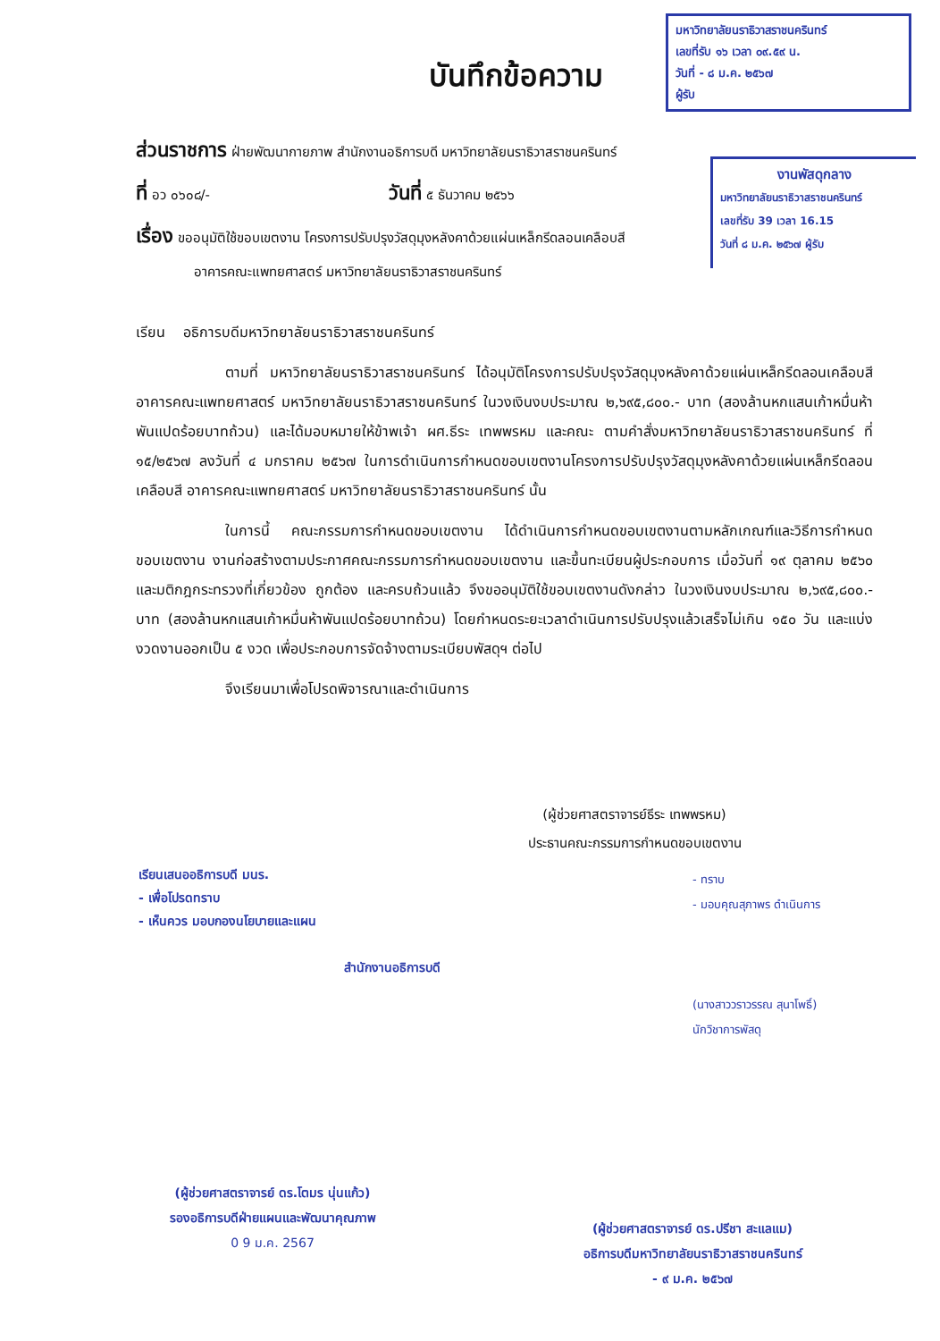บันทึกข้อความ
มหาวิทยาลัยนราธิวาสราชนครินทร์
เลขที่รับ ๑๖ เวลา ๐๙.๕๙ น.
วันที่ - ๘ ม.ค. ๒๕๖๗
ผู้รับ
งานพัสดุกลาง
มหาวิทยาลัยนราธิวาสราชนครินทร์
เลขที่รับ 39 เวลา 16.15
วันที่ ๘ ม.ค. ๒๕๖๗ ผู้รับ
ส่วนราชการ ฝ่ายพัฒนากายภาพ สำนักงานอธิการบดี มหาวิทยาลัยนราธิวาสราชนครินทร์
ที่ อว ๐๖๐๘/- วันที่ ๕ ธันวาคม ๒๕๖๖
เรื่อง ขออนุมัติใช้ขอบเขตงาน โครงการปรับปรุงวัสดุมุงหลังคาด้วยแผ่นเหล็กรีดลอนเคลือบสี
อาคารคณะแพทยศาสตร์ มหาวิทยาลัยนราธิวาสราชนครินทร์
เรียน อธิการบดีมหาวิทยาลัยนราธิวาสราชนครินทร์
ตามที่ มหาวิทยาลัยนราธิวาสราชนครินทร์ ได้อนุมัติโครงการปรับปรุงวัสดุมุงหลังคาด้วยแผ่นเหล็กรีดลอนเคลือบสี อาคารคณะแพทยศาสตร์ มหาวิทยาลัยนราธิวาสราชนครินทร์ ในวงเงินงบประมาณ ๒,๖๙๕,๘๐๐.- บาท (สองล้านหกแสนเก้าหมื่นห้าพันแปดร้อยบาทถ้วน) และได้มอบหมายให้ข้าพเจ้า ผศ.ธีระ เทพพรหม และคณะ ตามคำสั่งมหาวิทยาลัยนราธิวาสราชนครินทร์ ที่ ๑๕/๒๕๖๗ ลงวันที่ ๔ มกราคม ๒๕๖๗ ในการดำเนินการกำหนดขอบเขตงานโครงการปรับปรุงวัสดุมุงหลังคาด้วยแผ่นเหล็กรีดลอนเคลือบสี อาคารคณะแพทยศาสตร์ มหาวิทยาลัยนราธิวาสราชนครินทร์ นั้น
ในการนี้ คณะกรรมการกำหนดขอบเขตงาน ได้ดำเนินการกำหนดขอบเขตงานตามหลักเกณฑ์และวิธีการกำหนดขอบเขตงาน งานก่อสร้างตามประกาศคณะกรรมการกำหนดขอบเขตงาน และขึ้นทะเบียนผู้ประกอบการ เมื่อวันที่ ๑๙ ตุลาคม ๒๕๖๐ และมติกฎกระทรวงที่เกี่ยวข้อง ถูกต้อง และครบถ้วนแล้ว จึงขออนุมัติใช้ขอบเขตงานดังกล่าว ในวงเงินงบประมาณ ๒,๖๙๕,๘๐๐.- บาท (สองล้านหกแสนเก้าหมื่นห้าพันแปดร้อยบาทถ้วน) โดยกำหนดระยะเวลาดำเนินการปรับปรุงแล้วเสร็จไม่เกิน ๑๕๐ วัน และแบ่งงวดงานออกเป็น ๕ งวด เพื่อประกอบการจัดจ้างตามระเบียบพัสดุฯ ต่อไป
จึงเรียนมาเพื่อโปรดพิจารณาและดำเนินการ
(ผู้ช่วยศาสตราจารย์ธีระ เทพพรหม)
ประธานคณะกรรมการกำหนดขอบเขตงาน
เรียนเสนออธิการบดี มนร.
- เพื่อโปรดทราบ
- เห็นควร มอบกองนโยบายและแผน
สำนักงานอธิการบดี
- ทราบ
- มอบคุณสุภาพร ดำเนินการ
(นางสาววราวรรณ สุนาโพธิ์)
นักวิชาการพัสดุ
(ผู้ช่วยศาสตราจารย์ ดร.โตมร นุ่นแก้ว)
รองอธิการบดีฝ่ายแผนและพัฒนาคุณภาพ
0 9 ม.ค. 2567
(ผู้ช่วยศาสตราจารย์ ดร.ปรีชา สะแลแม)
อธิการบดีมหาวิทยาลัยนราธิวาสราชนครินทร์
- ๙ ม.ค. ๒๕๖๗